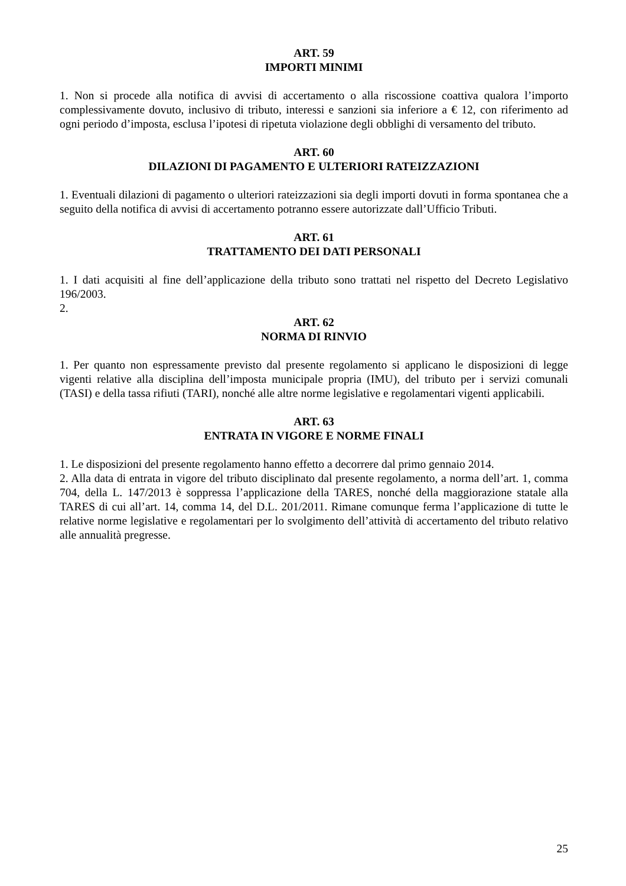ART. 59
IMPORTI MINIMI
1. Non si procede alla notifica di avvisi di accertamento o alla riscossione coattiva qualora l’importo complessivamente dovuto, inclusivo di tributo, interessi e sanzioni sia inferiore a € 12, con riferimento ad ogni periodo d’imposta, esclusa l’ipotesi di ripetuta violazione degli obblighi di versamento del tributo.
ART. 60
DILAZIONI DI PAGAMENTO E ULTERIORI RATEIZZAZIONI
1. Eventuali dilazioni di pagamento o ulteriori rateizzazioni sia degli importi dovuti in forma spontanea che a seguito della notifica di avvisi di accertamento potranno essere autorizzate dall’Ufficio Tributi.
ART. 61
TRATTAMENTO DEI DATI PERSONALI
1. I dati acquisiti al fine dell’applicazione della tributo sono trattati nel rispetto del Decreto Legislativo 196/2003.
2.
ART. 62
NORMA DI RINVIO
1. Per quanto non espressamente previsto dal presente regolamento si applicano le disposizioni di legge vigenti relative alla disciplina dell’imposta municipale propria (IMU), del tributo per i servizi comunali (TASI) e della tassa rifiuti (TARI), nonché alle altre norme legislative e regolamentari vigenti applicabili.
ART. 63
ENTRATA IN VIGORE E NORME FINALI
1. Le disposizioni del presente regolamento hanno effetto a decorrere dal primo gennaio 2014.
2. Alla data di entrata in vigore del tributo disciplinato dal presente regolamento, a norma dell’art. 1, comma 704, della L. 147/2013 è soppressa l’applicazione della TARES, nonché della maggiorazione statale alla TARES di cui all’art. 14, comma 14, del D.L. 201/2011. Rimane comunque ferma l’applicazione di tutte le relative norme legislative e regolamentari per lo svolgimento dell’attività di accertamento del tributo relativo alle annualità pregresse.
25